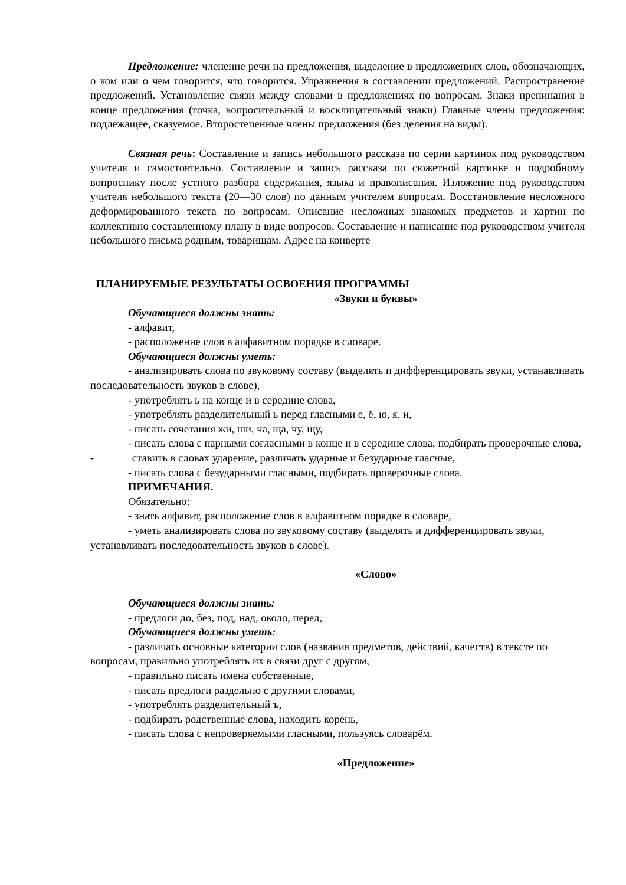Предложение: членение речи на предложения, выделение в предложениях слов, обозначающих, о ком или о чем говорится, что говорится. Упражнения в составлении предложений. Распространение предложений. Установление связи между словами в предложениях по вопросам. Знаки препинания в конце предложения (точка, вопросительный и восклицательный знаки) Главные члены предложения: подлежащее, сказуемое. Второстепенные члены предложения (без деления на виды).
Связная речь: Составление и запись небольшого рассказа по серии картинок под руководством учителя и самостоятельно. Составление и запись рассказа по сюжетной картинке и подробному вопроснику после устного разбора содержания, языка и правописания. Изложение под руководством учителя небольшого текста (20—30 слов) по данным учителем вопросам. Восстановление несложного деформированного текста по вопросам. Описание несложных знакомых предметов и картин по коллективно составленному плану в виде вопросов. Составление и написание под руководством учителя небольшого письма родным, товарищам. Адрес на конверте
ПЛАНИРУЕМЫЕ РЕЗУЛЬТАТЫ ОСВОЕНИЯ ПРОГРАММЫ
«Звуки и буквы»
Обучающиеся должны знать:
- алфавит,
- расположение слов в алфавитном порядке в словаре.
Обучающиеся должны уметь:
- анализировать слова по звуковому составу (выделять и дифференцировать звуки, устанавливать последовательность звуков в слове),
- употреблять ь на конце и в середине слова,
- употреблять разделительный ь перед гласными е, ё, ю, я, и,
- писать сочетания жи, ши, ча, ща, чу, щу,
- писать слова с парными согласными в конце и в середине слова, подбирать проверочные слова,
- ставить в словах ударение, различать ударные и безударные гласные,
- писать слова с безударными гласными, подбирать проверочные слова.
ПРИМЕЧАНИЯ.
Обязательно:
- знать алфавит, расположение слов в алфавитном порядке в словаре,
- уметь анализировать слова по звуковому составу (выделять и дифференцировать звуки, устанавливать последовательность звуков в слове).
«Слово»
Обучающиеся должны знать:
- предлоги до, без, под, над, около, перед,
Обучающиеся должны уметь:
- различать основные категории слов (названия предметов, действий, качеств) в тексте по вопросам, правильно употреблять их в связи друг с другом,
- правильно писать имена собственные,
- писать предлоги раздельно с другими словами,
- употреблять разделительный ъ,
- подбирать родственные слова, находить корень,
- писать слова с непроверяемыми гласными, пользуясь словарём.
«Предложение»